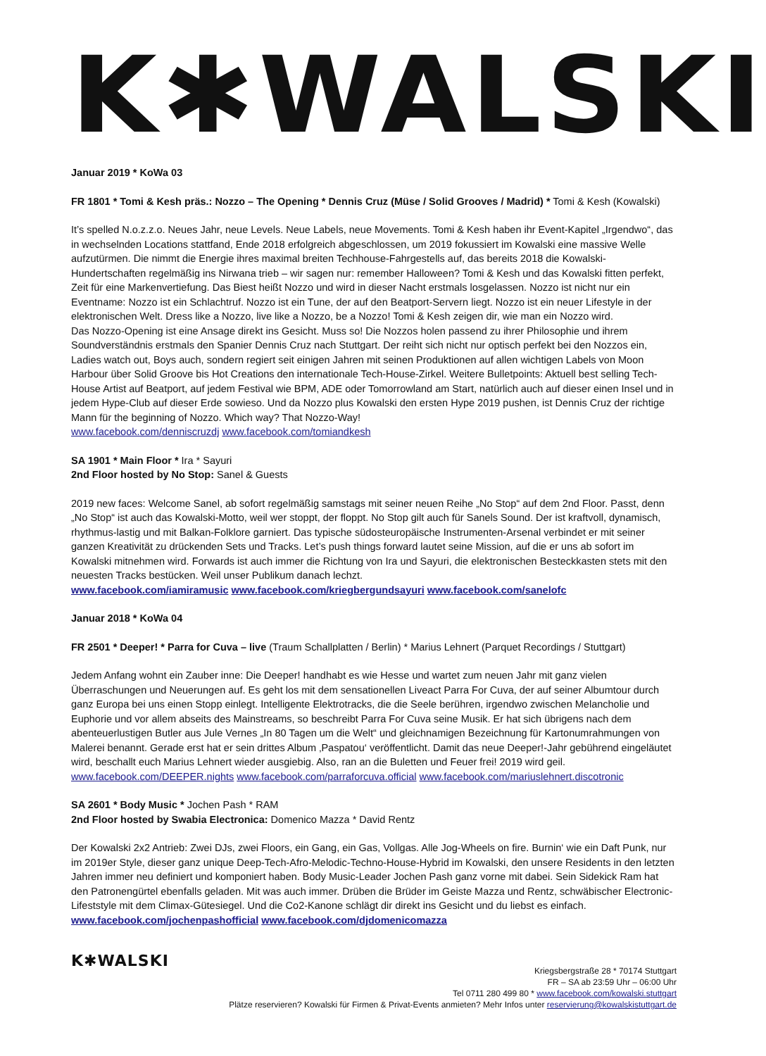K✱WALSKI
Januar 2019 * KoWa 03
FR 1801 * Tomi & Kesh präs.: Nozzo – The Opening * Dennis Cruz (Müse / Solid Grooves / Madrid) * Tomi & Kesh (Kowalski)
It’s spelled N.o.z.z.o. Neues Jahr, neue Levels. Neue Labels, neue Movements. Tomi & Kesh haben ihr Event-Kapitel „Irgendwo“, das in wechselnden Locations stattfand, Ende 2018 erfolgreich abgeschlossen, um 2019 fokussiert im Kowalski eine massive Welle aufzutürmen. Die nimmt die Energie ihres maximal breiten Techhouse-Fahrgestells auf, das bereits 2018 die Kowalski-Hundertschaften regelmäßig ins Nirwana trieb – wir sagen nur: remember Halloween? Tomi & Kesh und das Kowalski fitten perfekt, Zeit für eine Markenvertiefung. Das Biest heißt Nozzo und wird in dieser Nacht erstmals losgelassen. Nozzo ist nicht nur ein Eventname: Nozzo ist ein Schlachtruf. Nozzo ist ein Tune, der auf den Beatport-Servern liegt. Nozzo ist ein neuer Lifestyle in der elektronischen Welt. Dress like a Nozzo, live like a Nozzo, be a Nozzo! Tomi & Kesh zeigen dir, wie man ein Nozzo wird.
Das Nozzo-Opening ist eine Ansage direkt ins Gesicht. Muss so! Die Nozzos holen passend zu ihrer Philosophie und ihrem Soundverständnis erstmals den Spanier Dennis Cruz nach Stuttgart. Der reiht sich nicht nur optisch perfekt bei den Nozzos ein, Ladies watch out, Boys auch, sondern regiert seit einigen Jahren mit seinen Produktionen auf allen wichtigen Labels von Moon Harbour über Solid Groove bis Hot Creations den internationale Tech-House-Zirkel. Weitere Bulletpoints: Aktuell best selling Tech-House Artist auf Beatport, auf jedem Festival wie BPM, ADE oder Tomorrowland am Start, natürlich auch auf dieser einen Insel und in jedem Hype-Club auf dieser Erde sowieso. Und da Nozzo plus Kowalski den ersten Hype 2019 pushen, ist Dennis Cruz der richtige Mann für the beginning of Nozzo. Which way? That Nozzo-Way!
www.facebook.com/denniscruzdj www.facebook.com/tomiandkesh
SA 1901 * Main Floor * Ira * Sayuri
2nd Floor hosted by No Stop: Sanel & Guests
2019 new faces: Welcome Sanel, ab sofort regelmäßig samstags mit seiner neuen Reihe „No Stop“ auf dem 2nd Floor. Passt, denn „No Stop“ ist auch das Kowalski-Motto, weil wer stoppt, der floppt. No Stop gilt auch für Sanels Sound. Der ist kraftvoll, dynamisch, rhythmus-lastig und mit Balkan-Folklore garniert. Das typische südosteuropäische Instrumenten-Arsenal verbindet er mit seiner ganzen Kreativität zu drückenden Sets und Tracks. Let’s push things forward lautet seine Mission, auf die er uns ab sofort im Kowalski mitnehmen wird. Forwards ist auch immer die Richtung von Ira und Sayuri, die elektronischen Besteckkasten stets mit den neuesten Tracks bestücken. Weil unser Publikum danach lechzt.
www.facebook.com/iamiramusic www.facebook.com/kriegbergundsayuri www.facebook.com/sanelofc
Januar 2018 * KoWa 04
FR 2501 * Deeper! * Parra for Cuva – live (Traum Schallplatten / Berlin) * Marius Lehnert (Parquet Recordings / Stuttgart)
Jedem Anfang wohnt ein Zauber inne: Die Deeper! handhabt es wie Hesse und wartet zum neuen Jahr mit ganz vielen Überraschungen und Neuerungen auf. Es geht los mit dem sensationellen Liveact Parra For Cuva, der auf seiner Albumtour durch ganz Europa bei uns einen Stopp einlegt. Intelligente Elektrotracks, die die Seele berühren, irgendwo zwischen Melancholie und Euphorie und vor allem abseits des Mainstreams, so beschreibt Parra For Cuva seine Musik. Er hat sich übrigens nach dem abenteuerlustigen Butler aus Jule Vernes „In 80 Tagen um die Welt“ und gleichnamigen Bezeichnung für Kartonumrahmungen von Malerei benannt. Gerade erst hat er sein drittes Album ‚Paspatou‘ veröffentlicht. Damit das neue Deeper!-Jahr gebührend eingeläutet wird, beschallt euch Marius Lehnert wieder ausgiebig. Also, ran an die Buletten und Feuer frei! 2019 wird geil.
www.facebook.com/DEEPER.nights www.facebook.com/parraforcuva.official www.facebook.com/mariuslehnert.discotronic
SA 2601 * Body Music * Jochen Pash * RAM
2nd Floor hosted by Swabia Electronica: Domenico Mazza * David Rentz
Der Kowalski 2x2 Antrieb: Zwei DJs, zwei Floors, ein Gang, ein Gas, Vollgas. Alle Jog-Wheels on fire. Burnin‘ wie ein Daft Punk, nur im 2019er Style, dieser ganz unique Deep-Tech-Afro-Melodic-Techno-House-Hybrid im Kowalski, den unsere Residents in den letzten Jahren immer neu definiert und komponiert haben. Body Music-Leader Jochen Pash ganz vorne mit dabei. Sein Sidekick Ram hat den Patronengürtel ebenfalls geladen. Mit was auch immer. Drüben die Brüder im Geiste Mazza und Rentz, schwäbischer Electronic-Lifeststyle mit dem Climax-Gütesiegel. Und die Co2-Kanone schlägt dir direkt ins Gesicht und du liebst es einfach.
www.facebook.com/jochenpashofficial www.facebook.com/djdomenicomazza
K✱WALSKI
Kriegsbergstraße 28 * 70174 Stuttgart
FR – SA ab 23:59 Uhr – 06:00 Uhr
Tel 0711 280 499 80 * www.facebook.com/kowalski.stuttgart
Plätze reservieren? Kowalski für Firmen & Privat-Events anmieten? Mehr Infos unter reservierung@kowalskistuttgart.de